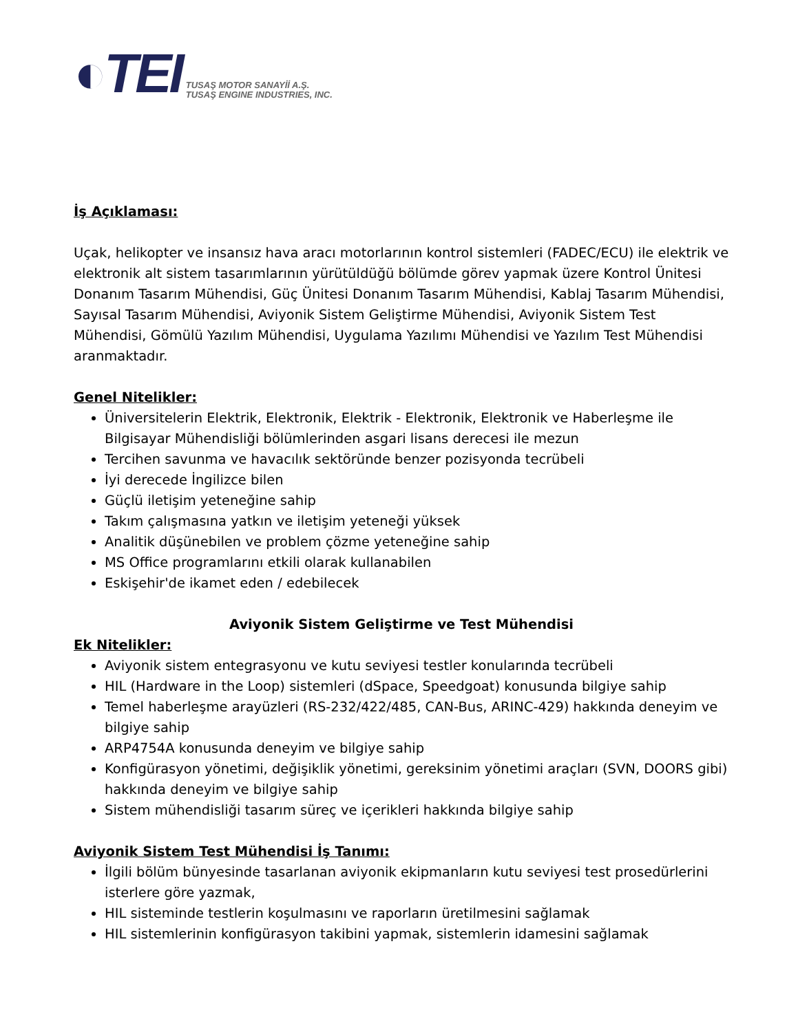◐TEI
TUSAŞ MOTOR SANAYİİ A.Ş.
TUSAŞ ENGINE INDUSTRIES, INC.
İş Açıklaması:
Uçak, helikopter ve insansız hava aracı motorlarının kontrol sistemleri (FADEC/ECU) ile elektrik ve elektronik alt sistem tasarımlarının yürütüldüğü bölümde görev yapmak üzere Kontrol Ünitesi Donanım Tasarım Mühendisi, Güç Ünitesi Donanım Tasarım Mühendisi, Kablaj Tasarım Mühendisi, Sayısal Tasarım Mühendisi, Aviyonik Sistem Geliştirme Mühendisi, Aviyonik Sistem Test Mühendisi, Gömülü Yazılım Mühendisi, Uygulama Yazılımı Mühendisi ve Yazılım Test Mühendisi aranmaktadır.
Genel Nitelikler:
Üniversitelerin Elektrik, Elektronik, Elektrik - Elektronik, Elektronik ve Haberleşme ile Bilgisayar Mühendisliği bölümlerinden asgari lisans derecesi ile mezun
Tercihen savunma ve havacılık sektöründe benzer pozisyonda tecrübeli
İyi derecede İngilizce bilen
Güçlü iletişim yeteneğine sahip
Takım çalışmasına yatkın ve iletişim yeteneği yüksek
Analitik düşünebilen ve problem çözme yeteneğine sahip
MS Office programlarını etkili olarak kullanabilen
Eskişehir'de ikamet eden / edebilecek
Aviyonik Sistem Geliştirme ve Test Mühendisi
Ek Nitelikler:
Aviyonik sistem entegrasyonu ve kutu seviyesi testler konularında tecrübeli
HIL (Hardware in the Loop) sistemleri (dSpace, Speedgoat) konusunda bilgiye sahip
Temel haberleşme arayüzleri (RS-232/422/485, CAN-Bus, ARINC-429) hakkında deneyim ve bilgiye sahip
ARP4754A konusunda deneyim ve bilgiye sahip
Konfigürasyon yönetimi, değişiklik yönetimi, gereksinim yönetimi araçları (SVN, DOORS gibi) hakkında deneyim ve bilgiye sahip
Sistem mühendisliği tasarım süreç ve içerikleri hakkında bilgiye sahip
Aviyonik Sistem Test Mühendisi İş Tanımı:
İlgili bölüm bünyesinde tasarlanan aviyonik ekipmanların kutu seviyesi test prosedürlerini isterlere göre yazmak,
HIL sisteminde testlerin koşulmasını ve raporların üretilmesini sağlamak
HIL sistemlerinin konfigürasyon takibini yapmak, sistemlerin idamesini sağlamak